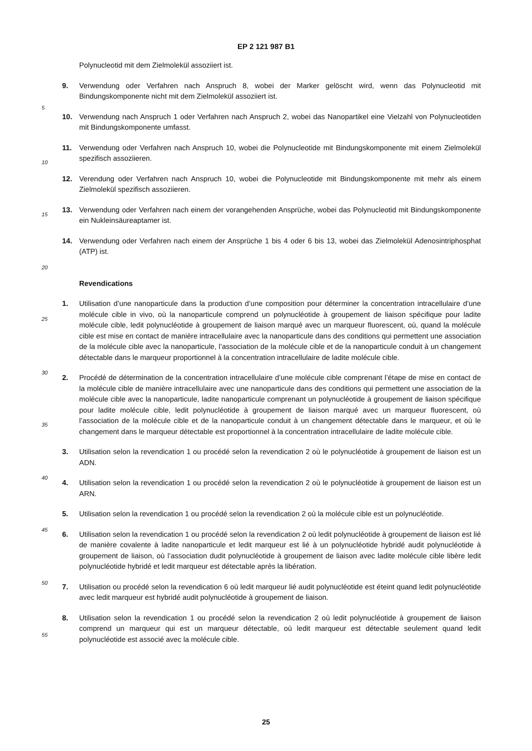EP 2 121 987 B1
5
10
15
20
25
30
35
40
45
50
55
Polynucleotid mit dem Zielmolekül assoziiert ist.
9. Verwendung oder Verfahren nach Anspruch 8, wobei der Marker gelöscht wird, wenn das Polynucleotid mit Bindungskomponente nicht mit dem Zielmolekül assoziiert ist.
10. Verwendung nach Anspruch 1 oder Verfahren nach Anspruch 2, wobei das Nanopartikel eine Vielzahl von Polynucleotiden mit Bindungskomponente umfasst.
11. Verwendung oder Verfahren nach Anspruch 10, wobei die Polynucleotide mit Bindungskomponente mit einem Zielmolekül spezifisch assoziieren.
12. Verendung oder Verfahren nach Anspruch 10, wobei die Polynucleotide mit Bindungskomponente mit mehr als einem Zielmolekül spezifisch assoziieren.
13. Verwendung oder Verfahren nach einem der vorangehenden Ansprüche, wobei das Polynucleotid mit Bindungskomponente ein Nukleinsäureaptamer ist.
14. Verwendung oder Verfahren nach einem der Ansprüche 1 bis 4 oder 6 bis 13, wobei das Zielmolekül Adenosintriphosphat (ATP) ist.
Revendications
1. Utilisation d’une nanoparticule dans la production d’une composition pour déterminer la concentration intracellulaire d’une molécule cible in vivo, où la nanoparticule comprend un polynucléotide à groupement de liaison spécifique pour ladite molécule cible, ledit polynucléotide à groupement de liaison marqué avec un marqueur fluorescent, où, quand la molécule cible est mise en contact de manière intracellulaire avec la nanoparticule dans des conditions qui permettent une association de la molécule cible avec la nanoparticule, l’association de la molécule cible et de la nanoparticule conduit à un changement détectable dans le marqueur proportionnel à la concentration intracellulaire de ladite molécule cible.
2. Procédé de détermination de la concentration intracellulaire d’une molécule cible comprenant l’étape de mise en contact de la molécule cible de manière intracellulaire avec une nanoparticule dans des conditions qui permettent une association de la molécule cible avec la nanoparticule, ladite nanoparticule comprenant un polynucléotide à groupement de liaison spécifique pour ladite molécule cible, ledit polynucléotide à groupement de liaison marqué avec un marqueur fluorescent, où l’association de la molécule cible et de la nanoparticule conduit à un changement détectable dans le marqueur, et où le changement dans le marqueur détectable est proportionnel à la concentration intracellulaire de ladite molécule cible.
3. Utilisation selon la revendication 1 ou procédé selon la revendication 2 où le polynucléotide à groupement de liaison est un ADN.
4. Utilisation selon la revendication 1 ou procédé selon la revendication 2 où le polynucléotide à groupement de liaison est un ARN.
5. Utilisation selon la revendication 1 ou procédé selon la revendication 2 où la molécule cible est un polynucléotide.
6. Utilisation selon la revendication 1 ou procédé selon la revendication 2 où ledit polynucléotide à groupement de liaison est lié de manière covalente à ladite nanoparticule et ledit marqueur est lié à un polynucléotide hybridé audit polynucléotide à groupement de liaison, où l’association dudit polynucléotide à groupement de liaison avec ladite molécule cible libère ledit polynucléotide hybridé et ledit marqueur est détectable après la libération.
7. Utilisation ou procédé selon la revendication 6 où ledit marqueur lié audit polynucléotide est éteint quand ledit polynucléotide avec ledit marqueur est hybridé audit polynucléotide à groupement de liaison.
8. Utilisation selon la revendication 1 ou procédé selon la revendication 2 où ledit polynucléotide à groupement de liaison comprend un marqueur qui est un marqueur détectable, où ledit marqueur est détectable seulement quand ledit polynucléotide est associé avec la molécule cible.
25